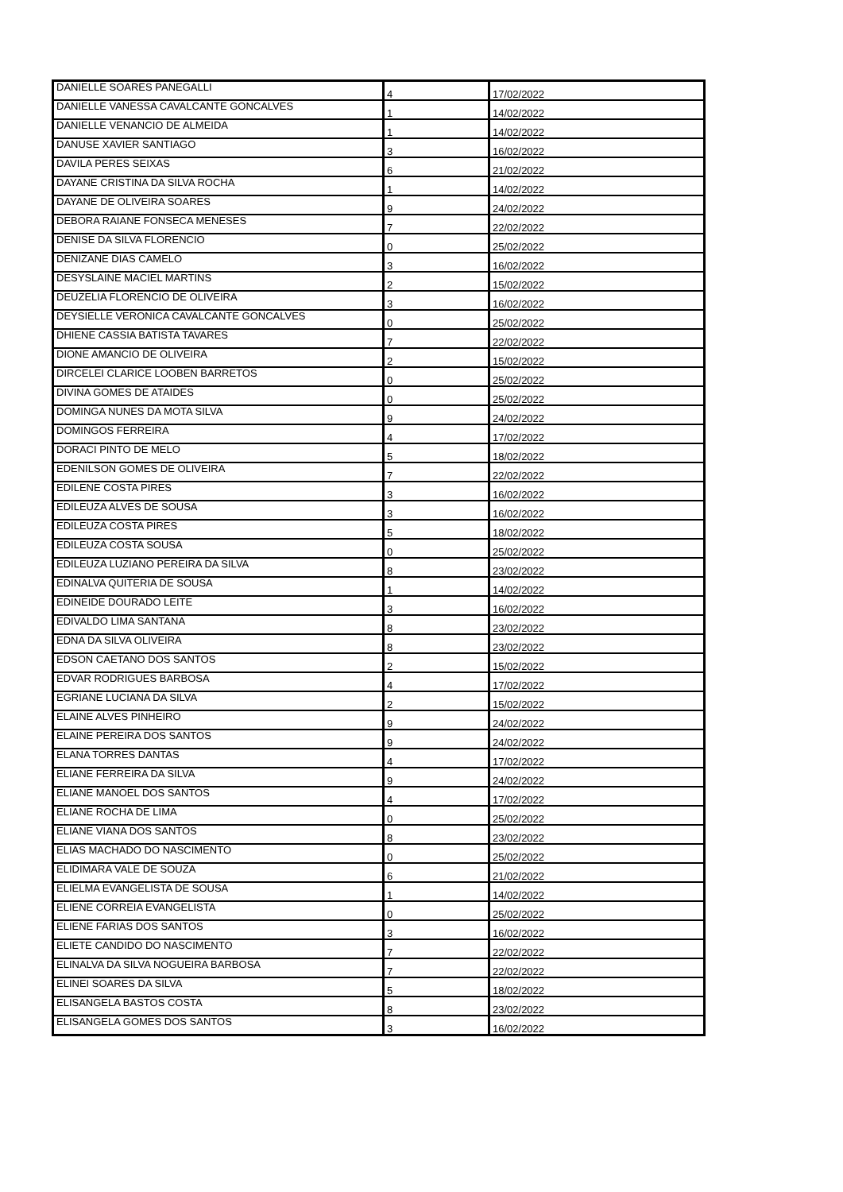| DANIELLE SOARES PANEGALLI | 4 | 17/02/2022 |
| DANIELLE VANESSA CAVALCANTE GONCALVES | 1 | 14/02/2022 |
| DANIELLE VENANCIO DE ALMEIDA | 1 | 14/02/2022 |
| DANUSE XAVIER SANTIAGO | 3 | 16/02/2022 |
| DAVILA PERES SEIXAS | 6 | 21/02/2022 |
| DAYANE CRISTINA DA SILVA ROCHA | 1 | 14/02/2022 |
| DAYANE DE OLIVEIRA SOARES | 9 | 24/02/2022 |
| DEBORA RAIANE FONSECA MENESES | 7 | 22/02/2022 |
| DENISE DA SILVA FLORENCIO | 0 | 25/02/2022 |
| DENIZANE DIAS CAMELO | 3 | 16/02/2022 |
| DESYSLAINE MACIEL MARTINS | 2 | 15/02/2022 |
| DEUZELIA FLORENCIO DE OLIVEIRA | 3 | 16/02/2022 |
| DEYSIELLE VERONICA CAVALCANTE GONCALVES | 0 | 25/02/2022 |
| DHIENE CASSIA BATISTA TAVARES | 7 | 22/02/2022 |
| DIONE AMANCIO DE OLIVEIRA | 2 | 15/02/2022 |
| DIRCELEI CLARICE LOOBEN BARRETOS | 0 | 25/02/2022 |
| DIVINA GOMES DE ATAIDES | 0 | 25/02/2022 |
| DOMINGA NUNES DA MOTA SILVA | 9 | 24/02/2022 |
| DOMINGOS FERREIRA | 4 | 17/02/2022 |
| DORACI PINTO DE MELO | 5 | 18/02/2022 |
| EDENILSON GOMES DE OLIVEIRA | 7 | 22/02/2022 |
| EDILENE COSTA PIRES | 3 | 16/02/2022 |
| EDILEUZA ALVES DE SOUSA | 3 | 16/02/2022 |
| EDILEUZA COSTA PIRES | 5 | 18/02/2022 |
| EDILEUZA COSTA SOUSA | 0 | 25/02/2022 |
| EDILEUZA LUZIANO PEREIRA DA SILVA | 8 | 23/02/2022 |
| EDINALVA QUITERIA DE SOUSA | 1 | 14/02/2022 |
| EDINEIDE DOURADO LEITE | 3 | 16/02/2022 |
| EDIVALDO LIMA SANTANA | 8 | 23/02/2022 |
| EDNA DA SILVA OLIVEIRA | 8 | 23/02/2022 |
| EDSON CAETANO DOS SANTOS | 2 | 15/02/2022 |
| EDVAR RODRIGUES BARBOSA | 4 | 17/02/2022 |
| EGRIANE LUCIANA DA SILVA | 2 | 15/02/2022 |
| ELAINE ALVES PINHEIRO | 9 | 24/02/2022 |
| ELAINE PEREIRA DOS SANTOS | 9 | 24/02/2022 |
| ELANA TORRES DANTAS | 4 | 17/02/2022 |
| ELIANE FERREIRA DA SILVA | 9 | 24/02/2022 |
| ELIANE MANOEL DOS SANTOS | 4 | 17/02/2022 |
| ELIANE ROCHA DE LIMA | 0 | 25/02/2022 |
| ELIANE VIANA DOS SANTOS | 8 | 23/02/2022 |
| ELIAS MACHADO DO NASCIMENTO | 0 | 25/02/2022 |
| ELIDIMARA VALE DE SOUZA | 6 | 21/02/2022 |
| ELIELMA EVANGELISTA DE SOUSA | 1 | 14/02/2022 |
| ELIENE CORREIA EVANGELISTA | 0 | 25/02/2022 |
| ELIENE FARIAS DOS SANTOS | 3 | 16/02/2022 |
| ELIETE CANDIDO DO NASCIMENTO | 7 | 22/02/2022 |
| ELINALVA DA SILVA NOGUEIRA BARBOSA | 7 | 22/02/2022 |
| ELINEI SOARES DA SILVA | 5 | 18/02/2022 |
| ELISANGELA BASTOS COSTA | 8 | 23/02/2022 |
| ELISANGELA GOMES DOS SANTOS | 3 | 16/02/2022 |